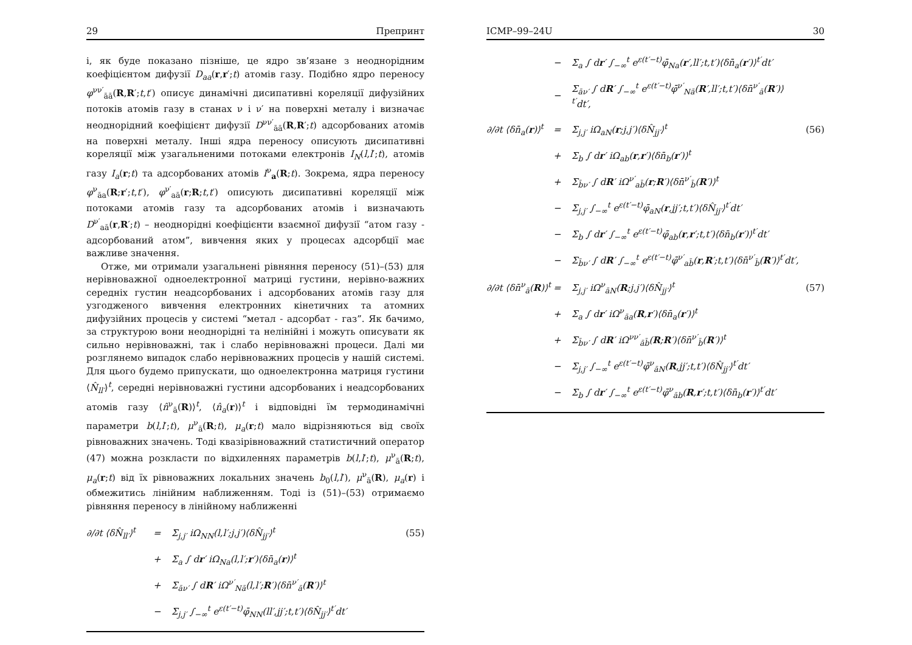29 Препринт
і, як буде показано пізніше, це ядро зв’язане з неоднорідним коефіцієнтом дифузії D<sub>aa</sub>(r,r′;t) атомів газу. Подібно ядро переносу φ<sup>νν′</sup><sub>āā</sub>(R,R′;t,t′) описує динамічні дисипативні кореляції дифузійних потоків атомів газу в станах ν і ν′ на поверхні металу і визначає неоднорідний коефіцієнт дифузії D<sup>νν′</sup><sub>āā</sub>(R,R′;t) адсорбованих атомів на поверхні металу. Інші ядра переносу описують дисипативні кореляції між узагальненими потоками електронів I<sub>N</sub>(l,l′;t), атомів газу I<sub>a</sub>(r;t) та адсорбованих атомів I<sup>ν</sup><sub>a</sub>(R;t). Зокрема, ядра переносу φ<sup>ν</sup><sub>āa</sub>(R;r′;t,t′), φ<sup>ν′</sup><sub>aā</sub>(r;R;t,t′) описують дисипативні кореляції між потоками атомів газу та адсорбованих атомів і визначають D<sup>ν′</sup><sub>aā</sub>(r,R′;t) – неоднорідні коефіцієнти взаємної дифузії “атом газу - адсорбований атом”, вивчення яких у процесах адсорбції має важливе значення.
Отже, ми отримали узагальнені рівняння переносу (51)–(53) для нерівноважної одноелектронної матриці густини, нерівно-важних середніх густин неадсорбованих і адсорбованих атомів газу для узгодженого вивчення електронних кінетичних та атомних дифузійних процесів у системі “метал - адсорбат - газ”. Як бачимо, за структурою вони неоднорідні та нелінійні і можуть описувати як сильно нерівноважні, так і слабо нерівноважні процеси. Далі ми розглянемо випадок слабо нерівноважних процесів у нашій системі. Для цього будемо припускати, що одноелектронна матриця густини ⟨N̂<sub>ll′</sub>⟩<sup>t</sup>, середні нерівноважні густини адсорбованих і неадсорбованих атомів газу ⟨n̂<sup>ν</sup><sub>ā</sub>(R)⟩<sup>t</sup>, ⟨n̂<sub>a</sub>(r)⟩<sup>t</sup> і відповідні їм термодинамічні параметри b(l,l′;t), μ<sup>ν</sup><sub>ā</sub>(R;t), μ<sub>a</sub>(r;t) мало відрізняються від своїх рівноважних значень. Тоді квазірівноважний статистичний оператор (47) можна розкласти по відхиленнях параметрів b(l,l′;t), μ<sup>ν</sup><sub>ā</sub>(R;t), μ<sub>a</sub>(r;t) від їх рівноважних локальних значень b<sub>0</sub>(l,l′), μ<sup>ν</sup><sub>ā</sub>(R), μ<sub>a</sub>(r) і обмежитись лінійним наближенням. Тоді із (51)–(53) отримаємо рівняння переносу в лінійному наближенні
∂/∂t ⟨δN̂<sub>ll′</sub>⟩<sup>t</sup> = Σ<sub>j,j′</sub> iΩ<sub>NN</sub>(l,l′;j,j′)⟨δN̂<sub>jj′</sub>⟩<sup>t</sup> (55) + Σ<sub>a</sub> ∫ dr′ iΩ<sub>Na</sub>(l,l′;r′)⟨δn̄<sub>a</sub>(r)⟩<sup>t</sup> + Σ<sub>āν′</sub> ∫ dR′ iΩ<sup>ν′</sup><sub>Nā</sub>(l,l′;R′)⟨δn̄<sup>ν′</sup><sub>ā</sub>(R′)⟩<sup>t</sup> − Σ<sub>j,j′</sub> ∫<sub>−∞</sub><sup>t</sup> e<sup>ε(t′−t)</sup>φ̄<sub>NN</sub>(ll′,jj′;t,t′)⟨δN̂<sub>jj′</sub>⟩<sup>t′</sup>dt′
ICMP–99–24U 30
− Σ<sub>a</sub> ∫ dr′ ∫<sub>−∞</sub><sup>t</sup> e<sup>ε(t′−t)</sup>φ̄<sub>Na</sub>(r′,ll′;t,t′)⟨δn̄<sub>a</sub>(r′)⟩<sup>t′</sup>dt′ − Σ<sub>āν′</sub> ∫ dR′ ∫<sub>−∞</sub><sup>t</sup> e<sup>ε(t′−t)</sup>φ̄<sup>ν′</sup><sub>Nā</sub>(R′,ll′;t,t′)⟨δn̄<sup>ν′</sup><sub>ā</sub>(R′)⟩<sup>t′</sup>dt′,
∂/∂t ⟨δn̄<sub>a</sub>(r)⟩<sup>t</sup> = Σ<sub>j,j′</sub> iΩ<sub>aN</sub>(r;j,j′)⟨δN̂<sub>jj′</sub>⟩<sup>t</sup> (56) + Σ<sub>b</sub> ∫ dr′ iΩ<sub>ab</sub>(r,r′)⟨δn̄<sub>b</sub>(r′)⟩<sup>t</sup> + Σ<sub>b̄ν′</sub> ∫ dR′ iΩ<sup>ν′</sup><sub>ab̄</sub>(r;R′)⟨δn̄<sup>ν′</sup><sub>b̄</sub>(R′)⟩<sup>t</sup> − Σ<sub>j,j′</sub> ∫<sub>−∞</sub><sup>t</sup> e<sup>ε(t′−t)</sup>φ̄<sub>aN</sub>(r,jj′;t,t′)⟨δN̂<sub>jj′</sub>⟩<sup>t′</sup>dt′ − Σ<sub>b</sub> ∫ dr′ ∫<sub>−∞</sub><sup>t</sup> e<sup>ε(t′−t)</sup>φ̄<sub>ab</sub>(r,r′;t,t′)⟨δn̄<sub>b</sub>(r′)⟩<sup>t′</sup>dt′ − Σ<sub>b̄ν′</sub> ∫ dR′ ∫<sub>−∞</sub><sup>t</sup> e<sup>ε(t′−t)</sup>φ̄<sup>ν′</sup><sub>ab̄</sub>(r,R′;t,t′)⟨δn̄<sup>ν′</sup><sub>b̄</sub>(R′)⟩<sup>t′</sup>dt′,
∂/∂t ⟨δn̄<sup>ν</sup><sub>ā</sub>(R)⟩<sup>t</sup> = Σ<sub>j,j′</sub> iΩ<sup>ν</sup><sub>āN</sub>(R;j,j′)⟨δN̂<sub>jj′</sub>⟩<sup>t</sup> (57) + Σ<sub>a</sub> ∫ dr′ iΩ<sup>ν</sup><sub>āa</sub>(R,r′)⟨δn̄<sub>a</sub>(r′)⟩<sup>t</sup> + Σ<sub>b̄ν′</sub> ∫ dR′ iΩ<sup>νν′</sup><sub>āb̄</sub>(R;R′)⟨δn̄<sup>ν′</sup><sub>b̄</sub>(R′)⟩<sup>t</sup> − Σ<sub>j,j′</sub> ∫<sub>−∞</sub><sup>t</sup> e<sup>ε(t′−t)</sup>φ̄<sup>ν</sup><sub>āN</sub>(R,jj′;t,t′)⟨δN̂<sub>jj′</sub>⟩<sup>t′</sup>dt′ − Σ<sub>b</sub> ∫ dr′ ∫<sub>−∞</sub><sup>t</sup> e<sup>ε(t′−t)</sup>φ̄<sup>ν</sup><sub>āb</sub>(R,r′;t,t′)⟨δn̄<sub>b</sub>(r′)⟩<sup>t′</sup>dt′